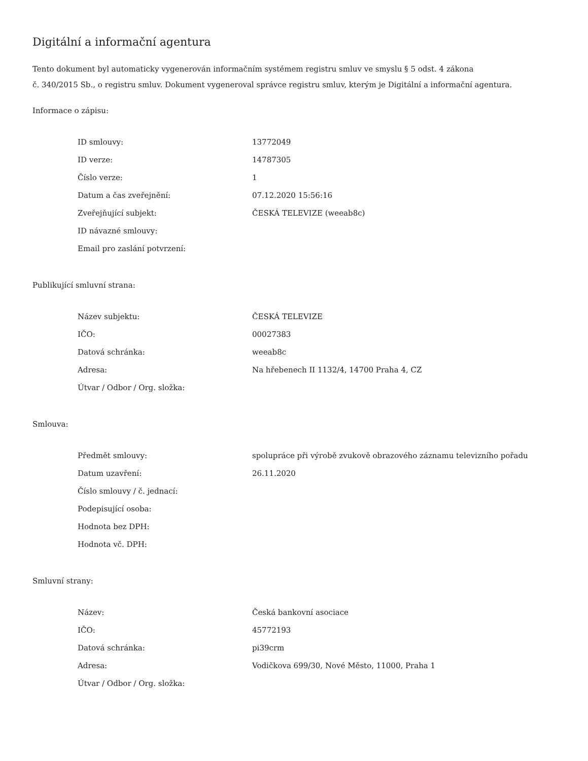Digitální a informační agentura
Tento dokument byl automaticky vygenerován informačním systémem registru smluv ve smyslu § 5 odst. 4 zákona
č. 340/2015 Sb., o registru smluv. Dokument vygeneroval správce registru smluv, kterým je Digitální a informační agentura.
Informace o zápisu:
| ID smlouvy: | 13772049 |
| ID verze: | 14787305 |
| Číslo verze: | 1 |
| Datum a čas zveřejnění: | 07.12.2020 15:56:16 |
| Zveřejňující subjekt: | ČESKÁ TELEVIZE (weeab8c) |
| ID návazné smlouvy: | |
| Email pro zaslání potvrzení: | |
Publikující smluvní strana:
| Název subjektu: | ČESKÁ TELEVIZE |
| IČO: | 00027383 |
| Datová schránka: | weeab8c |
| Adresa: | Na hřebenech II 1132/4, 14700 Praha 4, CZ |
| Útvar / Odbor / Org. složka: | |
Smlouva:
| Předmět smlouvy: | spolupráce při výrobě zvukově obrazového záznamu televizního pořadu |
| Datum uzavření: | 26.11.2020 |
| Číslo smlouvy / č. jednací: | |
| Podepisující osoba: | |
| Hodnota bez DPH: | |
| Hodnota vč. DPH: | |
Smluvní strany:
| Název: | Česká bankovní asociace |
| IČO: | 45772193 |
| Datová schránka: | pi39crm |
| Adresa: | Vodičkova 699/30, Nové Město, 11000, Praha 1 |
| Útvar / Odbor / Org. složka: | |